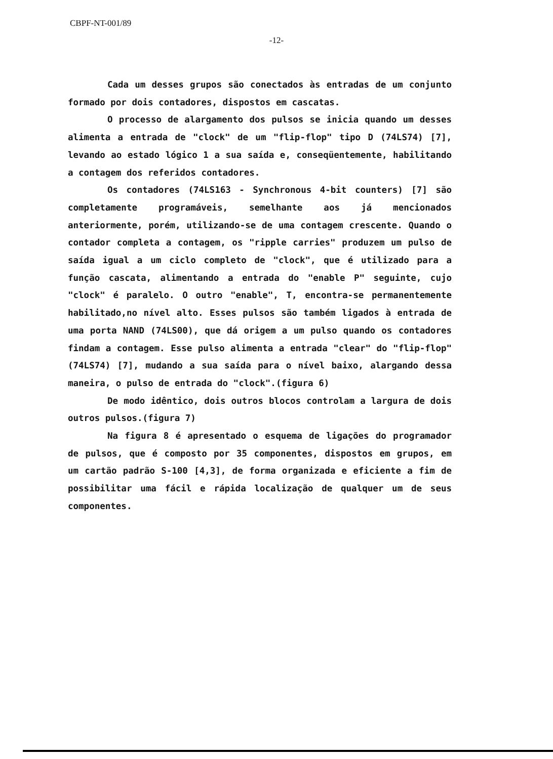CBPF-NT-001/89
-12-
Cada um desses grupos são conectados às entradas de um conjunto formado por dois contadores, dispostos em cascatas.
O processo de alargamento dos pulsos se inicia quando um desses alimenta a entrada de "clock" de um "flip-flop" tipo D (74LS74) [7], levando ao estado lógico 1 a sua saída e, conseqüentemente, habilitando a contagem dos referidos contadores.
Os contadores (74LS163 - Synchronous 4-bit counters) [7] são completamente programáveis, semelhante aos já mencionados anteriormente, porém, utilizando-se de uma contagem crescente. Quando o contador completa a contagem, os "ripple carries" produzem um pulso de saída igual a um ciclo completo de "clock", que é utilizado para a função cascata, alimentando a entrada do "enable P" seguinte, cujo "clock" é paralelo. O outro "enable", T, encontra-se permanentemente habilitado,no nível alto. Esses pulsos são também ligados à entrada de uma porta NAND (74LS00), que dá origem a um pulso quando os contadores findam a contagem. Esse pulso alimenta a entrada "clear" do "flip-flop" (74LS74) [7], mudando a sua saída para o nível baixo, alargando dessa maneira, o pulso de entrada do "clock".(figura 6)
De modo idêntico, dois outros blocos controlam a largura de dois outros pulsos.(figura 7)
Na figura 8 é apresentado o esquema de ligações do programador de pulsos, que é composto por 35 componentes, dispostos em grupos, em um cartão padrão S-100 [4,3], de forma organizada e eficiente a fim de possibilitar uma fácil e rápida localização de qualquer um de seus componentes.